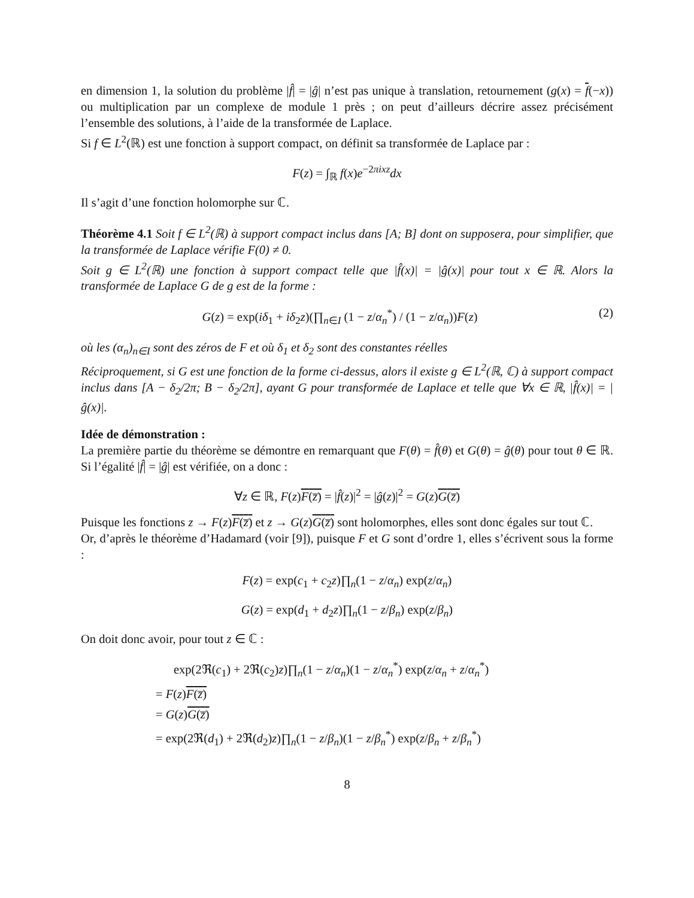en dimension 1, la solution du problème |f̂| = |ĝ| n’est pas unique à translation, retournement (g(x) = f(−x)) ou multiplication par un complexe de module 1 près ; on peut d’ailleurs décrire assez précisément l’ensemble des solutions, à l’aide de la transformée de Laplace.
Si f ∈ L<sup>2</sup>(ℝ) est une fonction à support compact, on définit sa transformée de Laplace par :
F(z) = ∫<sub>ℝ</sub> f(x)e<sup>−2πixz</sup>dx
Il s’agit d’une fonction holomorphe sur ℂ.
Théorème 4.1 Soit f ∈ L<sup>2</sup>(ℝ) à support compact inclus dans [A; B] dont on supposera, pour simplifier, que la transformée de Laplace vérifie F(0) ≠ 0.
Soit g ∈ L<sup>2</sup>(ℝ) une fonction à support compact telle que |f̂(x)| = |ĝ(x)| pour tout x ∈ ℝ. Alors la transformée de Laplace G de g est de la forme :
G(z) = exp(iδ<sub>1</sub> + iδ<sub>2</sub>z)(∏<sub>n∈I</sub> (1 − z/α<sub>n</sub><sup>*</sup>) / (1 − z/α<sub>n</sub>))F(z) (2)
où les (α<sub>n</sub>)<sub>n∈I</sub> sont des zéros de F et où δ<sub>1</sub> et δ<sub>2</sub> sont des constantes réelles
Réciproquement, si G est une fonction de la forme ci-dessus, alors il existe g ∈ L<sup>2</sup>(ℝ, ℂ) à support compact inclus dans [A − δ<sub>2</sub>/2π; B − δ<sub>2</sub>/2π], ayant G pour transformée de Laplace et telle que ∀x ∈ ℝ, |f̂(x)| = |ĝ(x)|.
Idée de démonstration :
La première partie du théorème se démontre en remarquant que F(θ) = f̂(θ) et G(θ) = ĝ(θ) pour tout θ ∈ ℝ. Si l’égalité |f̂| = |ĝ| est vérifiée, on a donc :
∀z ∈ ℝ, F(z)F(z̅) = |f̂(z)|<sup>2</sup> = |ĝ(z)|<sup>2</sup> = G(z)G(z̅)
Puisque les fonctions z → F(z)F(z̅) et z → G(z)G(z̅) sont holomorphes, elles sont donc égales sur tout ℂ.
Or, d’après le théorème d’Hadamard (voir [9]), puisque F et G sont d’ordre 1, elles s’écrivent sous la forme :
F(z) = exp(c<sub>1</sub> + c<sub>2</sub>z)∏<sub>n</sub>(1 − z/α<sub>n</sub>) exp(z/α<sub>n</sub>)
G(z) = exp(d<sub>1</sub> + d<sub>2</sub>z)∏<sub>n</sub>(1 − z/β<sub>n</sub>) exp(z/β<sub>n</sub>)
On doit donc avoir, pour tout z ∈ ℂ :
exp(2ℜ(c<sub>1</sub>) + 2ℜ(c<sub>2</sub>)z)∏<sub>n</sub>(1 − z/α<sub>n</sub>)(1 − z/α<sub>n</sub><sup>*</sup>) exp(z/α<sub>n</sub> + z/α<sub>n</sub><sup>*</sup>)
= F(z)F(z̅)
= G(z)G(z̅)
= exp(2ℜ(d<sub>1</sub>) + 2ℜ(d<sub>2</sub>)z)∏<sub>n</sub>(1 − z/β<sub>n</sub>)(1 − z/β<sub>n</sub><sup>*</sup>) exp(z/β<sub>n</sub> + z/β<sub>n</sub><sup>*</sup>)
8